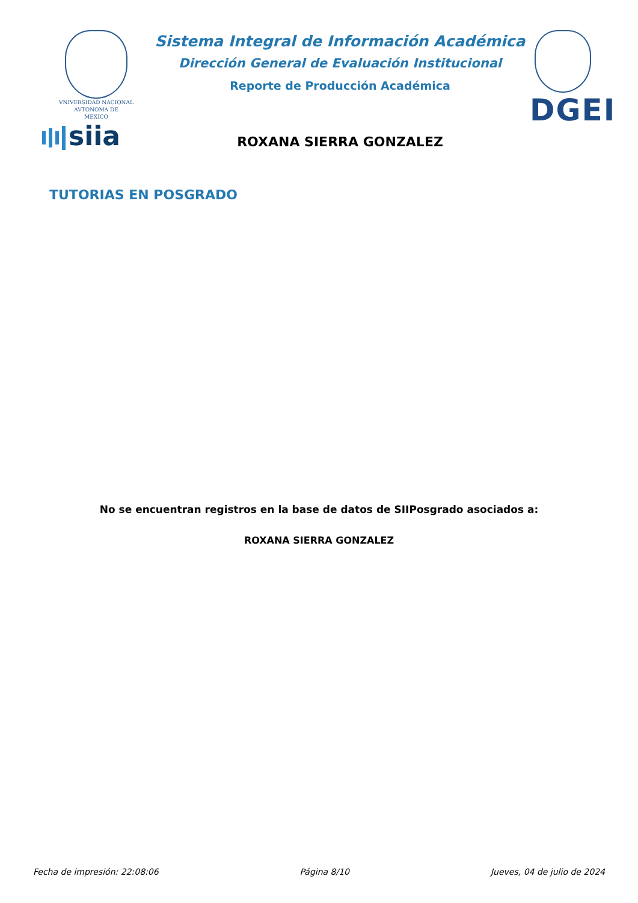VNIVERSIDAD NACIONAL
AVTONOMA DE
MEXICO
siia
Sistema Integral de Información Académica
Dirección General de Evaluación Institucional
Reporte de Producción Académica
ROXANA SIERRA GONZALEZ
DGEI
TUTORIAS EN POSGRADO
No se encuentran registros en la base de datos de SIIPosgrado asociados a:
ROXANA SIERRA GONZALEZ
Fecha de impresión: 22:08:06 Página 8/10 Jueves, 04 de julio de 2024